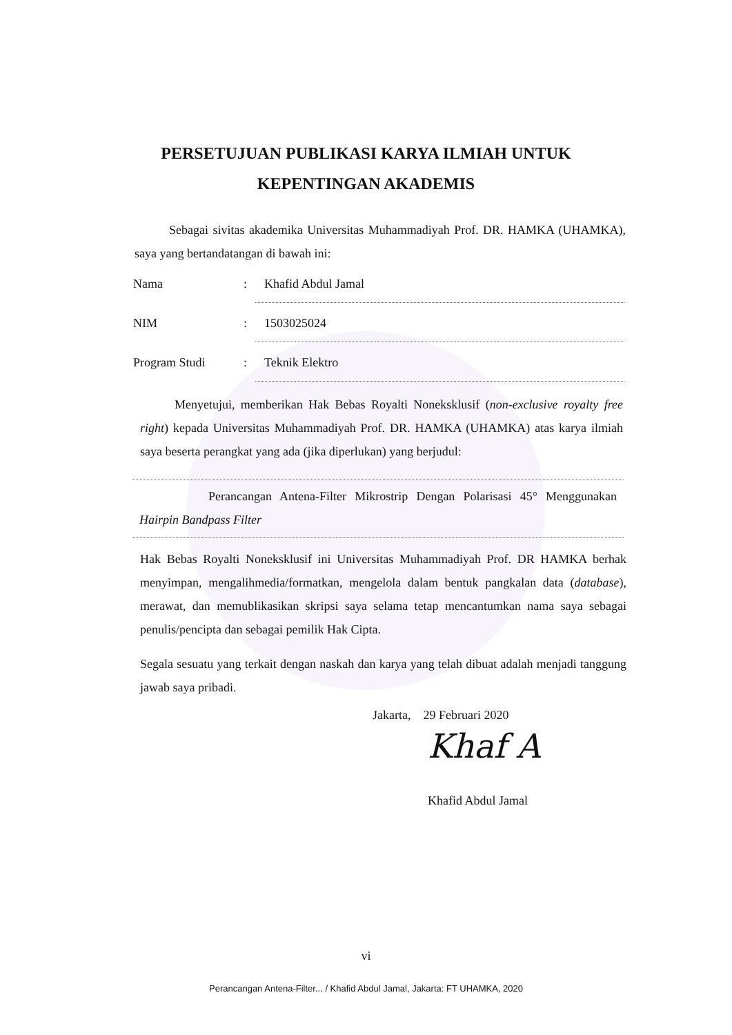PERSETUJUAN PUBLIKASI KARYA ILMIAH UNTUK
KEPENTINGAN AKADEMIS
Sebagai sivitas akademika Universitas Muhammadiyah Prof. DR. HAMKA (UHAMKA), saya yang bertandatangan di bawah ini:
Nama: Khafid Abdul Jamal
NIM: 1503025024
Program Studi: Teknik Elektro
Menyetujui, memberikan Hak Bebas Royalti Noneksklusif (non-exclusive royalty free right) kepada Universitas Muhammadiyah Prof. DR. HAMKA (UHAMKA) atas karya ilmiah saya beserta perangkat yang ada (jika diperlukan) yang berjudul:
Perancangan Antena-Filter Mikrostrip Dengan Polarisasi 45° Menggunakan Hairpin Bandpass Filter
Hak Bebas Royalti Noneksklusif ini Universitas Muhammadiyah Prof. DR HAMKA berhak menyimpan, mengalihmedia/formatkan, mengelola dalam bentuk pangkalan data (database), merawat, dan memublikasikan skripsi saya selama tetap mencantumkan nama saya sebagai penulis/pencipta dan sebagai pemilik Hak Cipta.
Segala sesuatu yang terkait dengan naskah dan karya yang telah dibuat adalah menjadi tanggung jawab saya pribadi.
Jakarta, 29 Februari 2020
Khaf A
Khafid Abdul Jamal
vi
Perancangan Antena-Filter... / Khafid Abdul Jamal, Jakarta: FT UHAMKA, 2020